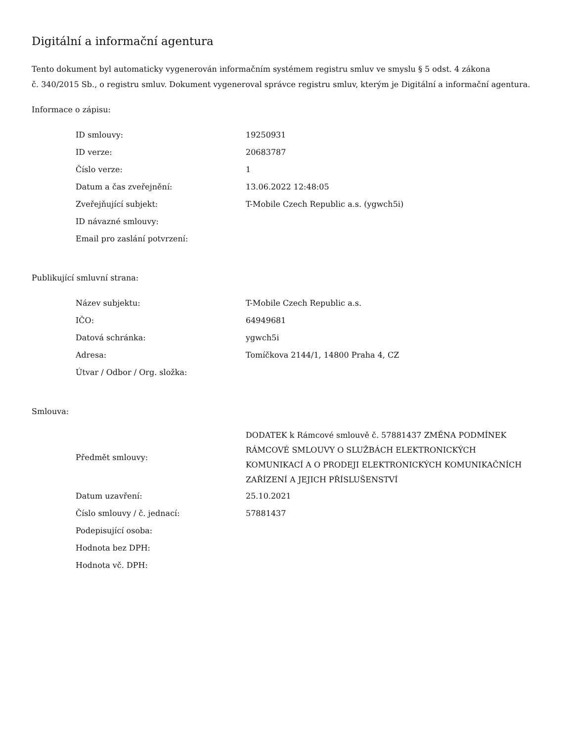Digitální a informační agentura
Tento dokument byl automaticky vygenerován informačním systémem registru smluv ve smyslu § 5 odst. 4 zákona
č. 340/2015 Sb., o registru smluv. Dokument vygeneroval správce registru smluv, kterým je Digitální a informační agentura.
Informace o zápisu:
| ID smlouvy: | 19250931 |
| ID verze: | 20683787 |
| Číslo verze: | 1 |
| Datum a čas zveřejnění: | 13.06.2022 12:48:05 |
| Zveřejňující subjekt: | T-Mobile Czech Republic a.s. (ygwch5i) |
| ID návazné smlouvy: | |
| Email pro zaslání potvrzení: | |
Publikující smluvní strana:
| Název subjektu: | T-Mobile Czech Republic a.s. |
| IČO: | 64949681 |
| Datová schránka: | ygwch5i |
| Adresa: | Tomíčkova 2144/1, 14800 Praha 4, CZ |
| Útvar / Odbor / Org. složka: | |
Smlouva:
| Předmět smlouvy: | DODATEK k Rámcové smlouvě č. 57881437 ZMĚNA PODMÍNEK RÁMCOVÉ SMLOUVY O SLUŽBÁCH ELEKTRONICKÝCH KOMUNIKACÍ A O PRODEJI ELEKTRONICKÝCH KOMUNIKAČNÍCH ZAŘÍZENÍ A JEJICH PŘÍSLUŠENSTVÍ |
| Datum uzavření: | 25.10.2021 |
| Číslo smlouvy / č. jednací: | 57881437 |
| Podepisující osoba: | |
| Hodnota bez DPH: | |
| Hodnota vč. DPH: | |